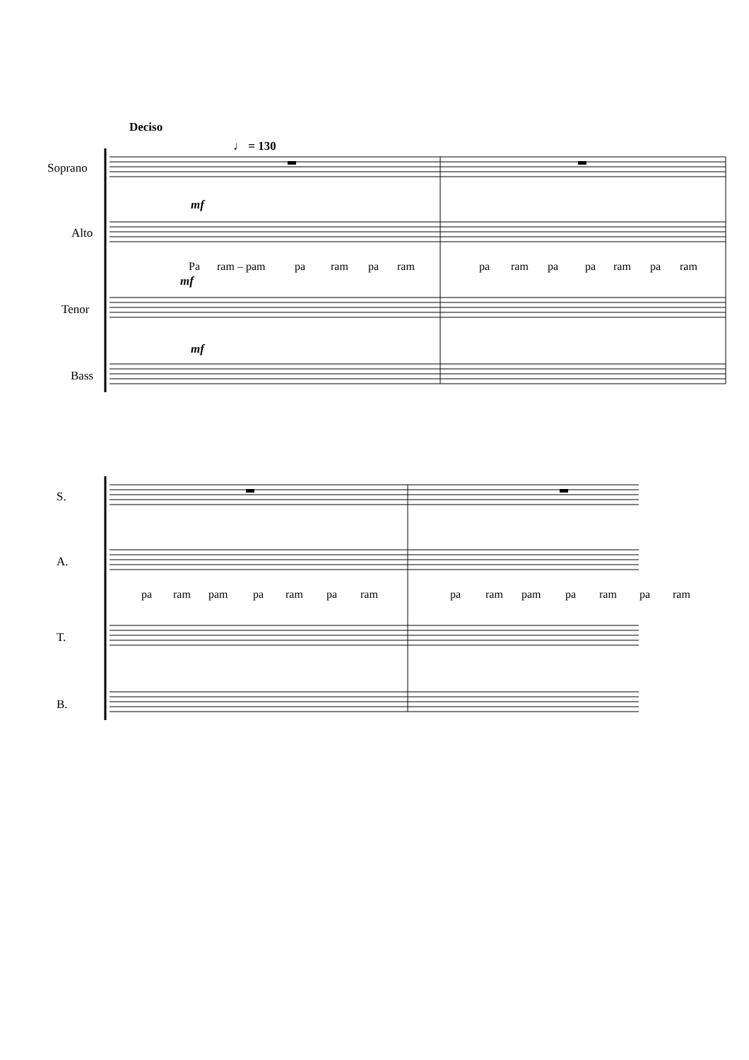Soprano
Alto
Tenor
Bass
Deciso
♩ = 130
mf
mf
mf
Pa ram – pam pa ram pa ram pa ram pa pa ram pa ram
S.
A.
T.
B.
pa ram pam pa ram pa ram pa ram pam pa ram pa ram